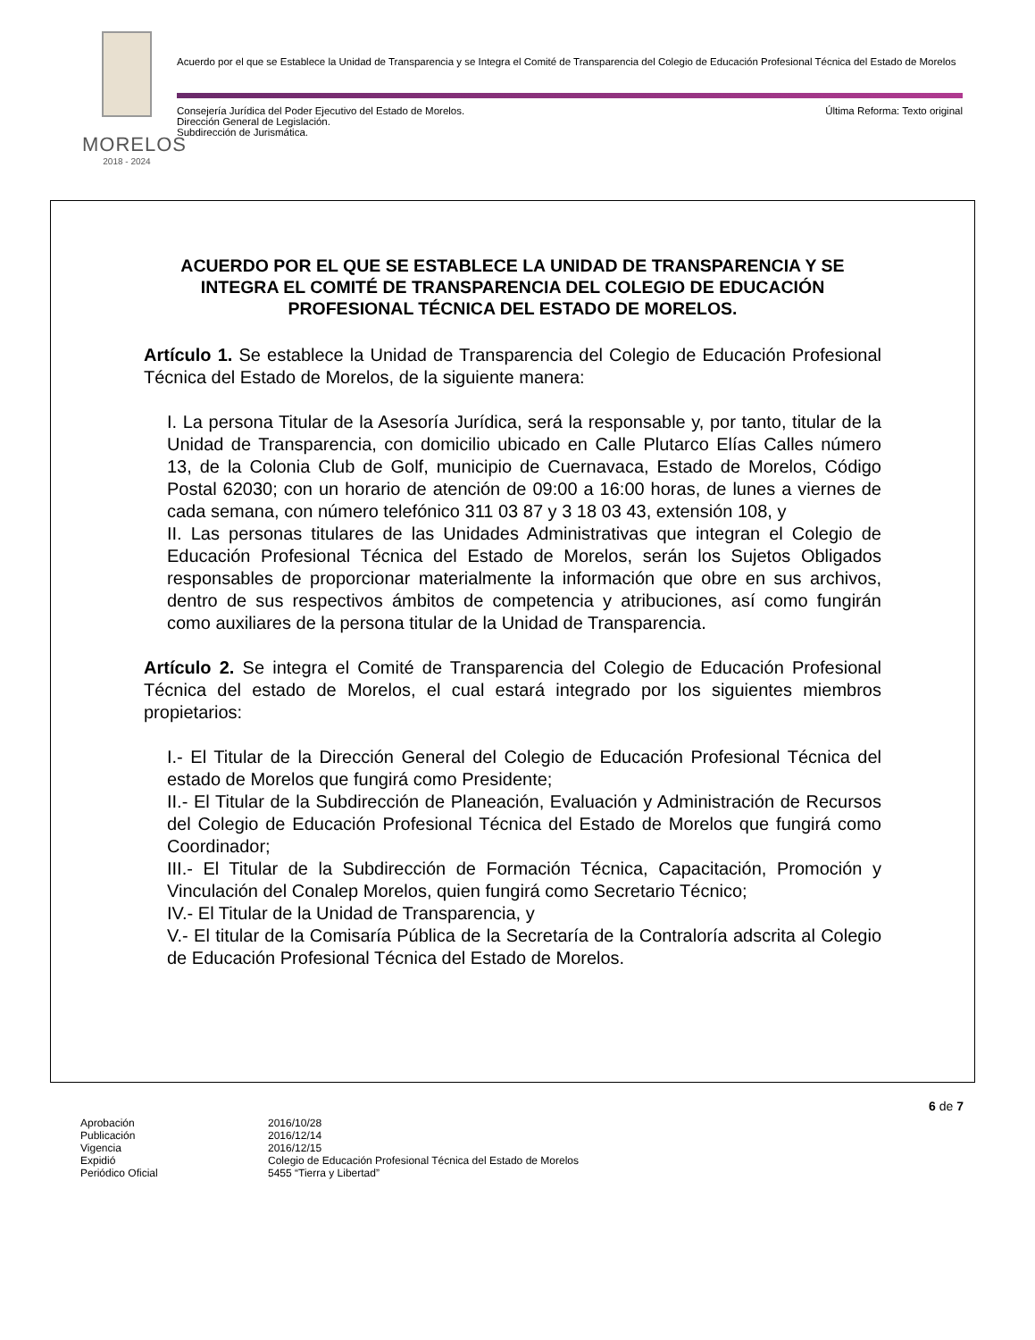MORELOS
2018 - 2024
Acuerdo por el que se Establece la Unidad de Transparencia y se Integra el Comité de Transparencia del Colegio de Educación Profesional Técnica del Estado de Morelos
Consejería Jurídica del Poder Ejecutivo del Estado de Morelos.
Dirección General de Legislación.
Subdirección de Jurismática.
Última Reforma: Texto original
ACUERDO POR EL QUE SE ESTABLECE LA UNIDAD DE TRANSPARENCIA Y SE INTEGRA EL COMITÉ DE TRANSPARENCIA DEL COLEGIO DE EDUCACIÓN PROFESIONAL TÉCNICA DEL ESTADO DE MORELOS.
Artículo 1. Se establece la Unidad de Transparencia del Colegio de Educación Profesional Técnica del Estado de Morelos, de la siguiente manera:
I. La persona Titular de la Asesoría Jurídica, será la responsable y, por tanto, titular de la Unidad de Transparencia, con domicilio ubicado en Calle Plutarco Elías Calles número 13, de la Colonia Club de Golf, municipio de Cuernavaca, Estado de Morelos, Código Postal 62030; con un horario de atención de 09:00 a 16:00 horas, de lunes a viernes de cada semana, con número telefónico 311 03 87 y 3 18 03 43, extensión 108, y
II. Las personas titulares de las Unidades Administrativas que integran el Colegio de Educación Profesional Técnica del Estado de Morelos, serán los Sujetos Obligados responsables de proporcionar materialmente la información que obre en sus archivos, dentro de sus respectivos ámbitos de competencia y atribuciones, así como fungirán como auxiliares de la persona titular de la Unidad de Transparencia.
Artículo 2. Se integra el Comité de Transparencia del Colegio de Educación Profesional Técnica del estado de Morelos, el cual estará integrado por los siguientes miembros propietarios:
I.- El Titular de la Dirección General del Colegio de Educación Profesional Técnica del estado de Morelos que fungirá como Presidente;
II.- El Titular de la Subdirección de Planeación, Evaluación y Administración de Recursos del Colegio de Educación Profesional Técnica del Estado de Morelos que fungirá como Coordinador;
III.- El Titular de la Subdirección de Formación Técnica, Capacitación, Promoción y Vinculación del Conalep Morelos, quien fungirá como Secretario Técnico;
IV.- El Titular de la Unidad de Transparencia, y
V.- El titular de la Comisaría Pública de la Secretaría de la Contraloría adscrita al Colegio de Educación Profesional Técnica del Estado de Morelos.
6 de 7
| Aprobación | 2016/10/28 |
| Publicación | 2016/12/14 |
| Vigencia | 2016/12/15 |
| Expidió | Colegio de Educación Profesional Técnica del Estado de Morelos |
| Periódico Oficial | 5455 “Tierra y Libertad” |